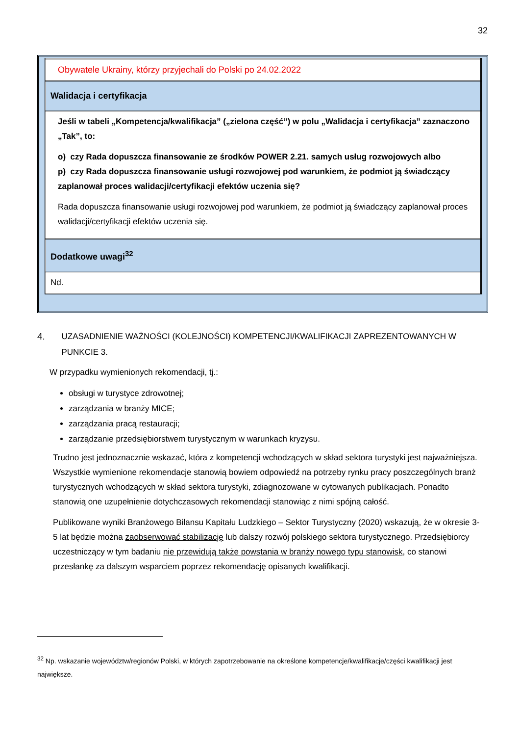32
| Obywatele Ukrainy, którzy przyjechali do Polski po 24.02.2022 |
| Walidacja i certyfikacja |
| Jeśli w tabeli „Kompetencja/kwalifikacja” („zielona część”) w polu „Walidacja i certyfikacja” zaznaczono „Tak”, to: o) czy Rada dopuszcza finansowanie ze środków POWER 2.21. samych usług rozwojowych albo p) czy Rada dopuszcza finansowanie usługi rozwojowej pod warunkiem, że podmiot ją świadczący zaplanował proces walidacji/certyfikacji efektów uczenia się? Rada dopuszcza finansowanie usługi rozwojowej pod warunkiem, że podmiot ją świadczący zaplanował proces walidacji/certyfikacji efektów uczenia się. |
| Dodatkowe uwagi<sup>32</sup> |
| Nd. |
4. UZASADNIENIE WAŻNOŚCI (KOLEJNOŚCI) KOMPETENCJI/KWALIFIKACJI ZAPREZENTOWANYCH W PUNKCIE 3.
W przypadku wymienionych rekomendacji, tj.:
obsługi w turystyce zdrowotnej;
zarządzania w branży MICE;
zarządzania pracą restauracji;
zarządzanie przedsiębiorstwem turystycznym w warunkach kryzysu.
Trudno jest jednoznacznie wskazać, która z kompetencji wchodzących w skład sektora turystyki jest najważniejsza. Wszystkie wymienione rekomendacje stanowią bowiem odpowiedź na potrzeby rynku pracy poszczególnych branż turystycznych wchodzących w skład sektora turystyki, zdiagnozowane w cytowanych publikacjach. Ponadto stanowią one uzupełnienie dotychczasowych rekomendacji stanowiąc z nimi spójną całość.
Publikowane wyniki Branżowego Bilansu Kapitału Ludzkiego – Sektor Turystyczny (2020) wskazują, że w okresie 3-5 lat będzie można zaobserwować stabilizację lub dalszy rozwój polskiego sektora turystycznego. Przedsiębiorcy uczestniczący w tym badaniu nie przewidują także powstania w branży nowego typu stanowisk, co stanowi przesłankę za dalszym wsparciem poprzez rekomendację opisanych kwalifikacji.
<sup>32</sup> Np. wskazanie województw/regionów Polski, w których zapotrzebowanie na określone kompetencje/kwalifikacje/części kwalifikacji jest największe.